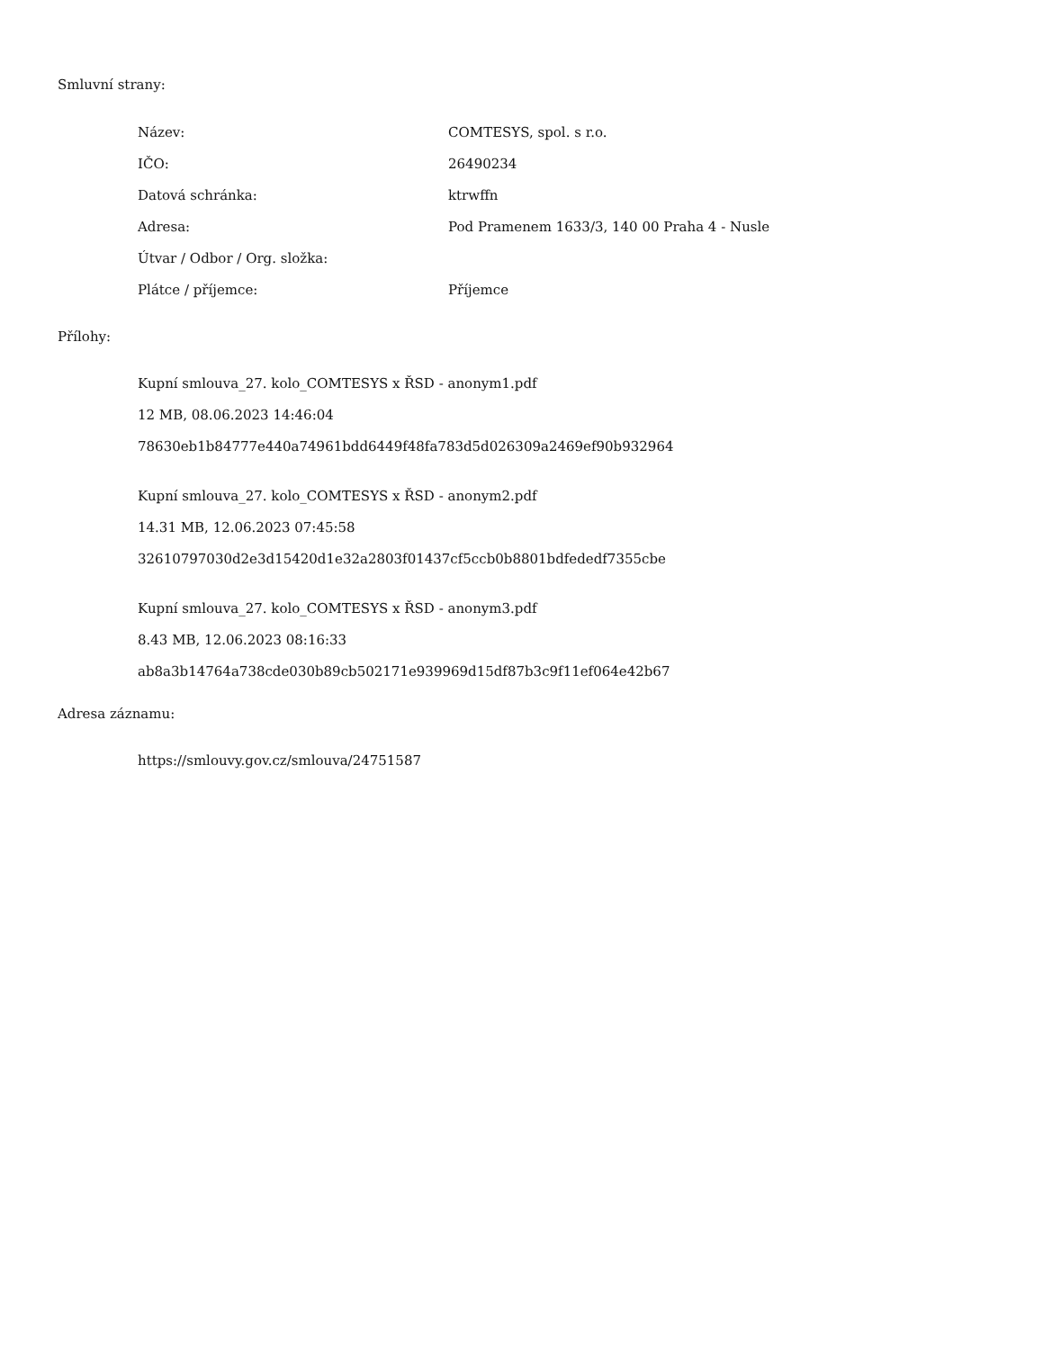Smluvní strany:
| Název: | COMTESYS, spol. s r.o. |
| IČO: | 26490234 |
| Datová schránka: | ktrwffn |
| Adresa: | Pod Pramenem 1633/3, 140 00 Praha 4 - Nusle |
| Útvar / Odbor / Org. složka: | |
| Plátce / příjemce: | Příjemce |
Přílohy:
Kupní smlouva_27. kolo_COMTESYS x ŘSD - anonym1.pdf
12 MB, 08.06.2023 14:46:04
78630eb1b84777e440a74961bdd6449f48fa783d5d026309a2469ef90b932964
Kupní smlouva_27. kolo_COMTESYS x ŘSD - anonym2.pdf
14.31 MB, 12.06.2023 07:45:58
32610797030d2e3d15420d1e32a2803f01437cf5ccb0b8801bdfededf7355cbe
Kupní smlouva_27. kolo_COMTESYS x ŘSD - anonym3.pdf
8.43 MB, 12.06.2023 08:16:33
ab8a3b14764a738cde030b89cb502171e939969d15df87b3c9f11ef064e42b67
Adresa záznamu:
https://smlouvy.gov.cz/smlouva/24751587